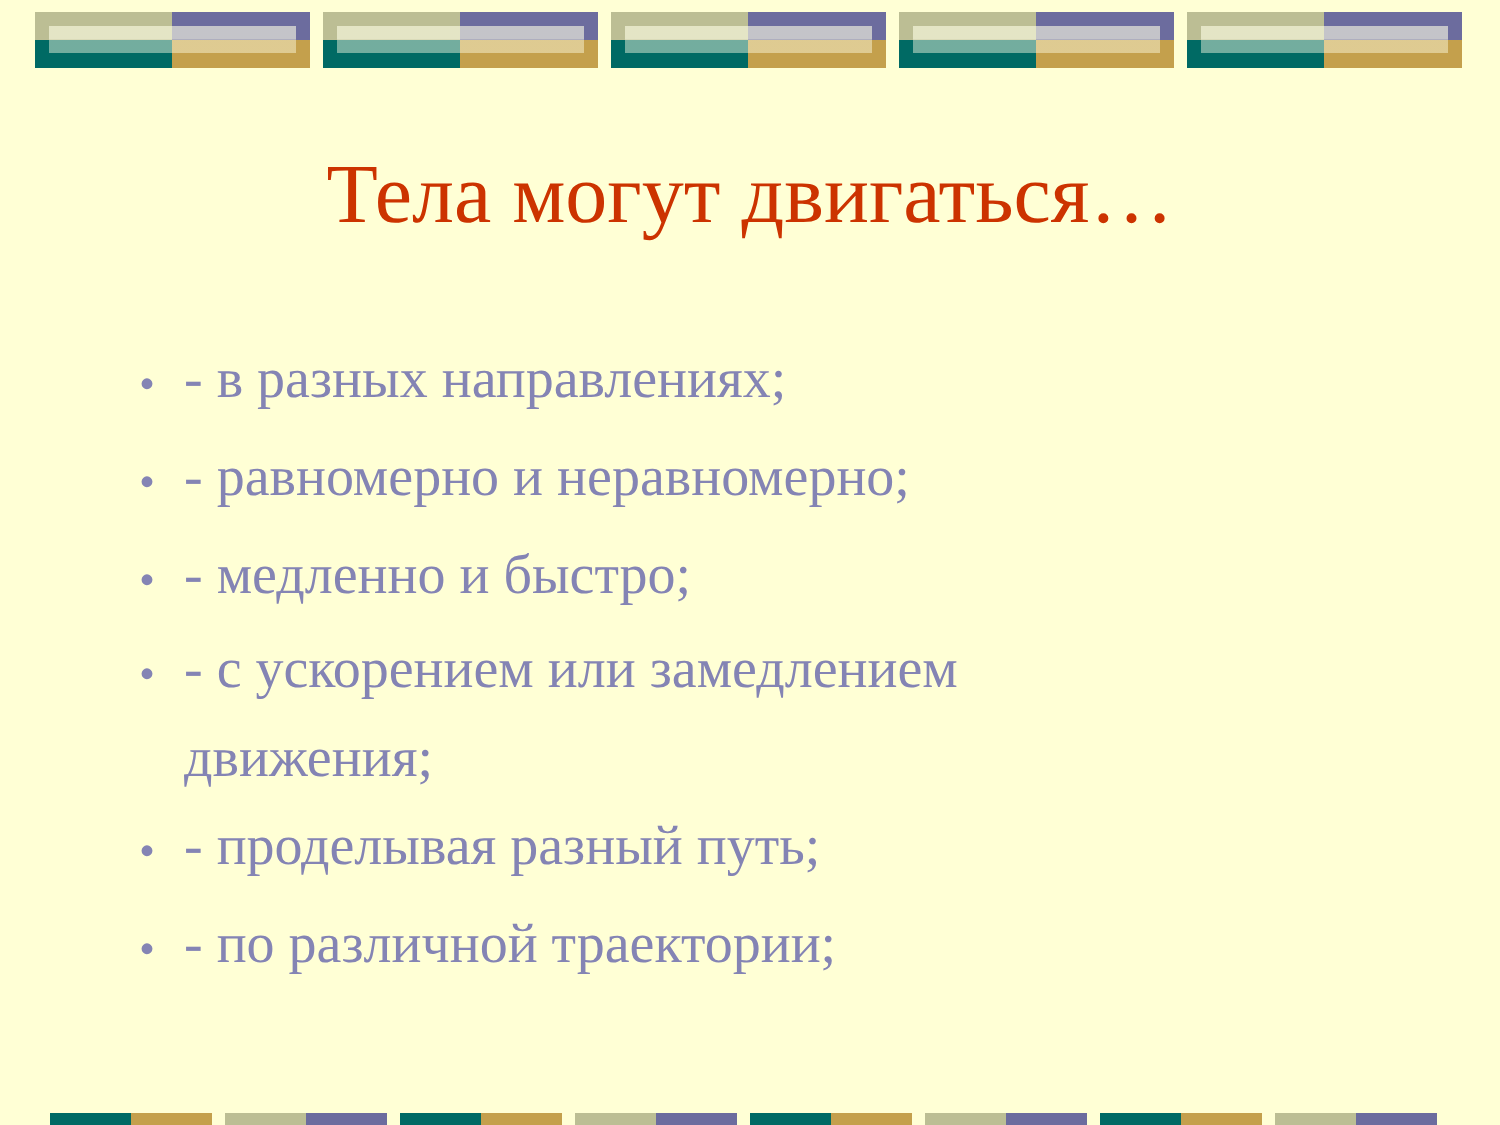Тела могут двигаться…
• - в разных направлениях;
• - равномерно и неравномерно;
• - медленно и быстро;
• - с ускорением или замедлением движения;
• - проделывая разный путь;
• - по различной траектории;